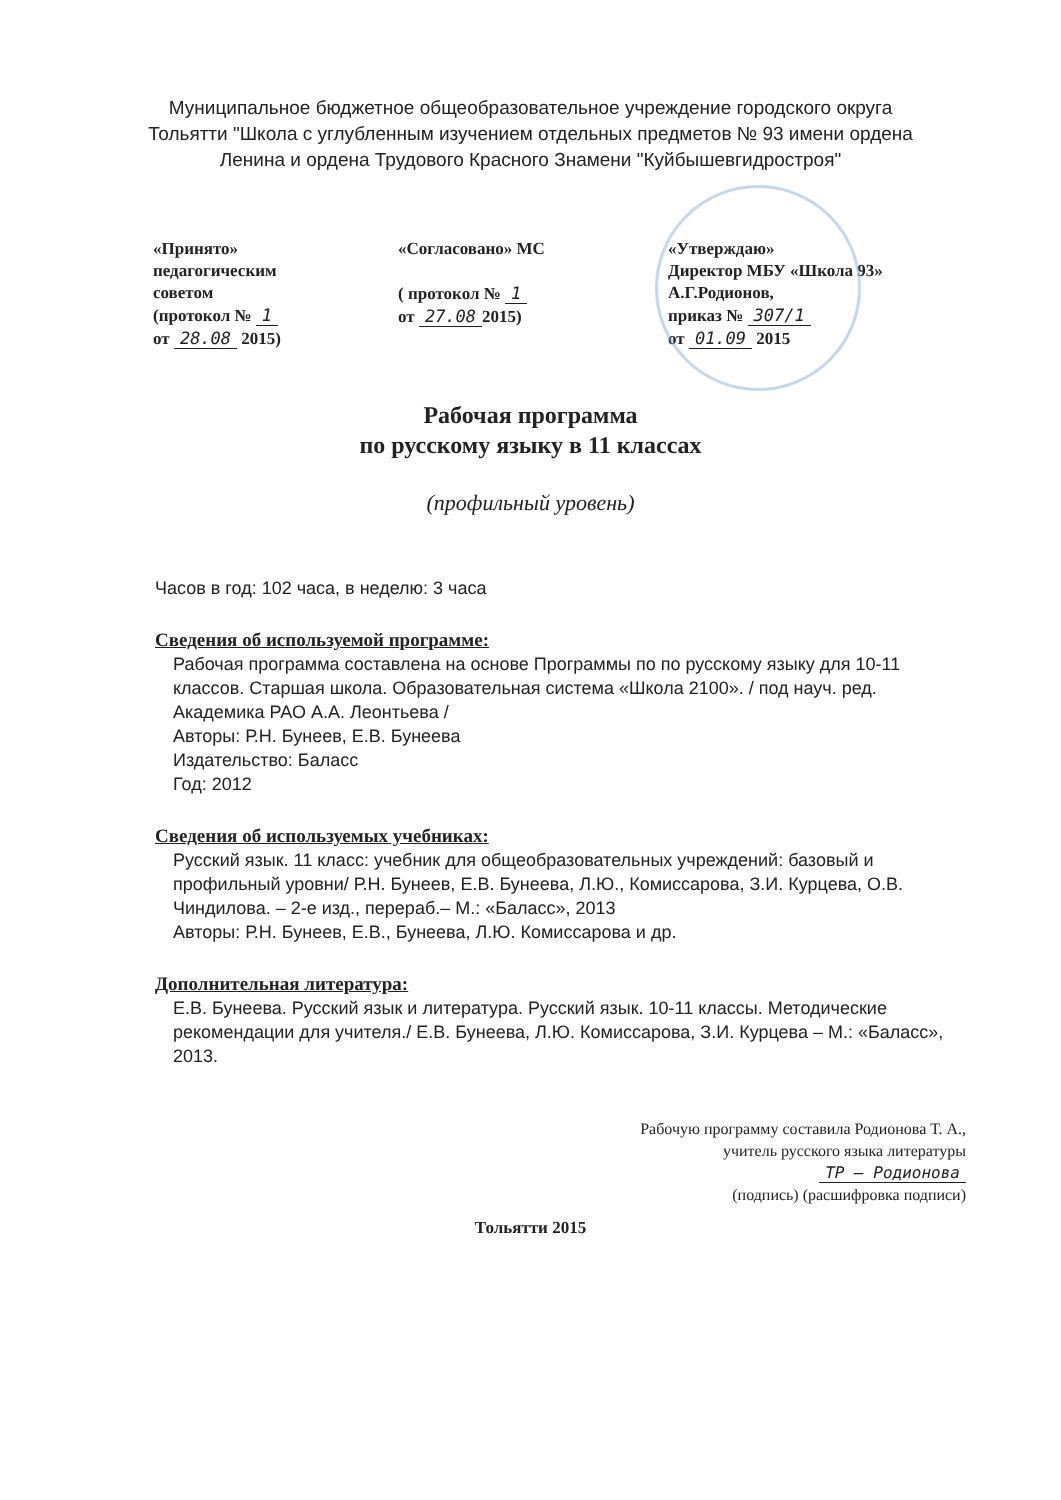Муниципальное бюджетное общеобразовательное учреждение городского округа Тольятти "Школа с углубленным изучением отдельных предметов № 93 имени ордена Ленина и ордена Трудового Красного Знамени "Куйбышевгидростроя"
«Принято»
педагогическим
советом
(протокол № 1
от 28.08 2015)
«Согласовано» МС
( протокол № 1
от 27.08 2015)
«Утверждаю»
Директор МБУ «Школа 93»
А.Г.Родионов,
приказ № 307/1
от 01.09 2015
Рабочая программа
по русскому языку в 11 классах
(профильный уровень)
Часов в год: 102 часа, в неделю: 3 часа
Сведения об используемой программе:
Рабочая программа составлена на основе Программы по по русскому языку для 10-11 классов. Старшая школа. Образовательная система «Школа 2100». / под науч. ред. Академика РАО А.А. Леонтьева /
Авторы: Р.Н. Бунеев, Е.В. Бунеева
Издательство: Баласс
Год: 2012
Сведения об используемых учебниках:
Русский язык. 11 класс: учебник для общеобразовательных учреждений: базовый и профильный уровни/ Р.Н. Бунеев, Е.В. Бунеева, Л.Ю., Комиссарова, З.И. Курцева, О.В. Чиндилова. – 2-е изд., перераб.– М.: «Баласс», 2013
Авторы: Р.Н. Бунеев, Е.В., Бунеева, Л.Ю. Комиссарова и др.
Дополнительная литература:
Е.В. Бунеева. Русский язык и литература. Русский язык. 10-11 классы. Методические рекомендации для учителя./ Е.В. Бунеева, Л.Ю. Комиссарова, З.И. Курцева – М.: «Баласс», 2013.
Рабочую программу составила Родионова Т. А.,
учитель русского языка литературы
ТР — Родионова
(подпись) (расшифровка подписи)
Тольятти 2015